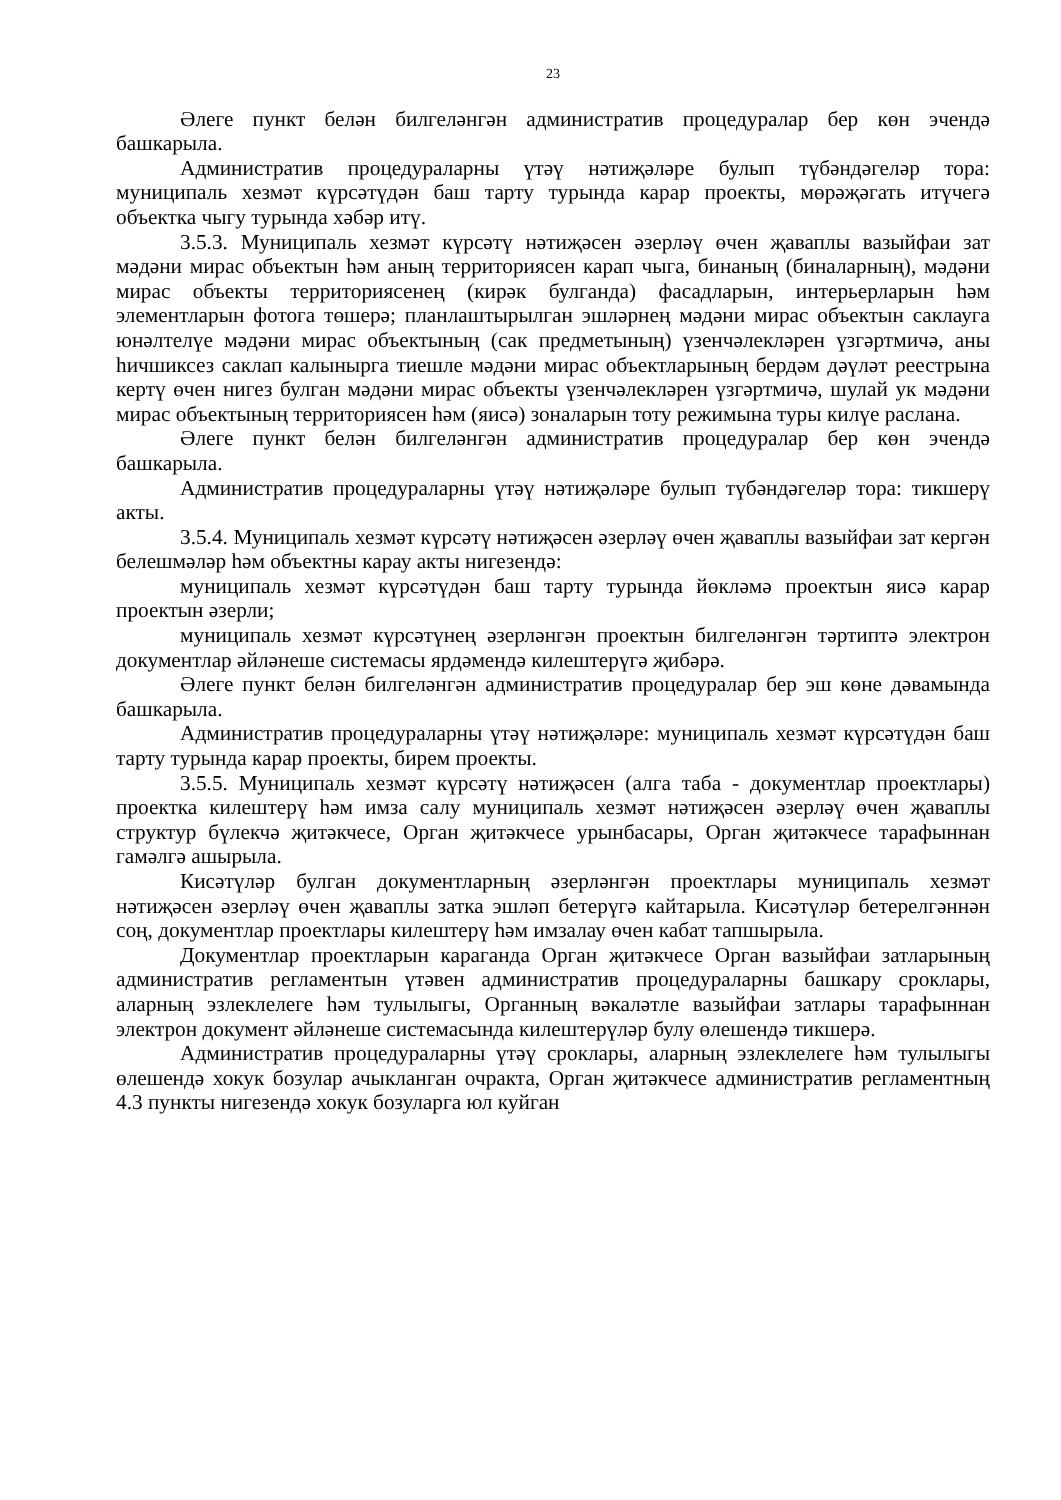23
Әлеге пункт белән билгеләнгән административ процедуралар бер көн эчендә башкарыла.
Административ процедураларны үтәү нәтиҗәләре булып түбәндәгеләр тора: муниципаль хезмәт күрсәтүдән баш тарту турында карар проекты, мөрәҗәгать итүчегә объектка чыгу турында хәбәр итү.
3.5.3. Муниципаль хезмәт күрсәтү нәтиҗәсен әзерләү өчен җаваплы вазыйфаи зат мәдәни мирас объектын һәм аның территориясен карап чыга, бинаның (биналарның), мәдәни мирас объекты территориясенең (кирәк булганда) фасадларын, интерьерларын һәм элементларын фотога төшерә; планлаштырылган эшләрнең мәдәни мирас объектын саклауга юнәлтелүе мәдәни мирас объектының (сак предметының) үзенчәлекләрен үзгәртмичә, аны һичшиксез саклап калынырга тиешле мәдәни мирас объектларының бердәм дәүләт реестрына кертү өчен нигез булган мәдәни мирас объекты үзенчәлекләрен үзгәртмичә, шулай ук мәдәни мирас объектының территориясен һәм (яисә) зоналарын тоту режимына туры килүе раслана.
Әлеге пункт белән билгеләнгән административ процедуралар бер көн эчендә башкарыла.
Административ процедураларны үтәү нәтиҗәләре булып түбәндәгеләр тора: тикшерү акты.
3.5.4. Муниципаль хезмәт күрсәтү нәтиҗәсен әзерләү өчен җаваплы вазыйфаи зат кергән белешмәләр һәм объектны карау акты нигезендә:
муниципаль хезмәт күрсәтүдән баш тарту турында йөкләмә проектын яисә карар проектын әзерли;
муниципаль хезмәт күрсәтүнең әзерләнгән проектын билгеләнгән тәртиптә электрон документлар әйләнеше системасы ярдәмендә килештерүгә җибәрә.
Әлеге пункт белән билгеләнгән административ процедуралар бер эш көне дәвамында башкарыла.
Административ процедураларны үтәү нәтиҗәләре: муниципаль хезмәт күрсәтүдән баш тарту турында карар проекты, бирем проекты.
3.5.5. Муниципаль хезмәт күрсәтү нәтиҗәсен (алга таба - документлар проектлары) проектка килештерү һәм имза салу муниципаль хезмәт нәтиҗәсен әзерләү өчен җаваплы структур бүлекчә җитәкчесе, Орган җитәкчесе урынбасары, Орган җитәкчесе тарафыннан гамәлгә ашырыла.
Кисәтүләр булган документларның әзерләнгән проектлары муниципаль хезмәт нәтиҗәсен әзерләү өчен җаваплы затка эшләп бетерүгә кайтарыла. Кисәтүләр бетерелгәннән соң, документлар проектлары килештерү һәм имзалау өчен кабат тапшырыла.
Документлар проектларын караганда Орган җитәкчесе Орган вазыйфаи затларының административ регламентын үтәвен административ процедураларны башкару сроклары, аларның эзлеклелеге һәм тулылыгы, Органның вәкаләтле вазыйфаи затлары тарафыннан электрон документ әйләнеше системасында килештерүләр булу өлешендә тикшерә.
Административ процедураларны үтәү сроклары, аларның эзлеклелеге һәм тулылыгы өлешендә хокук бозулар ачыкланган очракта, Орган җитәкчесе административ регламентның 4.3 пункты нигезендә хокук бозуларга юл куйган